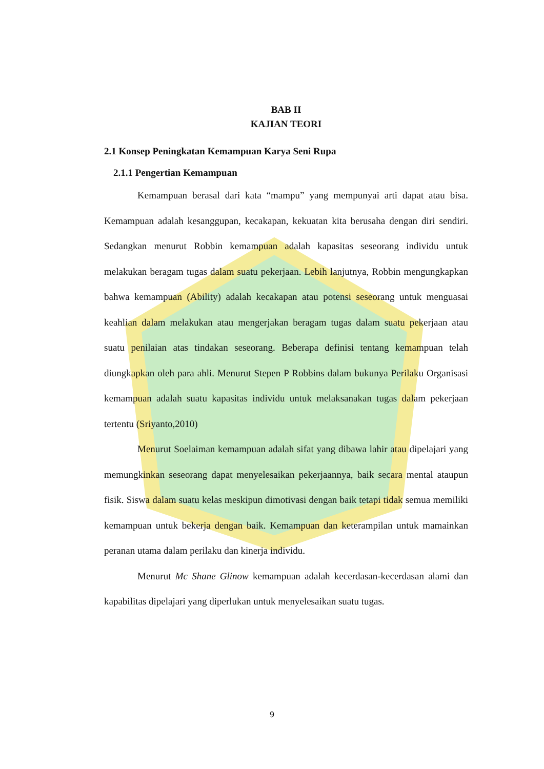BAB II
KAJIAN TEORI
2.1 Konsep Peningkatan Kemampuan Karya Seni Rupa
2.1.1 Pengertian Kemampuan
Kemampuan berasal dari kata “mampu” yang mempunyai arti dapat atau bisa. Kemampuan adalah kesanggupan, kecakapan, kekuatan kita berusaha dengan diri sendiri. Sedangkan menurut Robbin kemampuan adalah kapasitas seseorang individu untuk melakukan beragam tugas dalam suatu pekerjaan. Lebih lanjutnya, Robbin mengungkapkan bahwa kemampuan (Ability) adalah kecakapan atau potensi seseorang untuk menguasai keahlian dalam melakukan atau mengerjakan beragam tugas dalam suatu pekerjaan atau suatu penilaian atas tindakan seseorang. Beberapa definisi tentang kemampuan telah diungkapkan oleh para ahli. Menurut Stepen P Robbins dalam bukunya Perilaku Organisasi kemampuan adalah suatu kapasitas individu untuk melaksanakan tugas dalam pekerjaan tertentu (Sriyanto,2010)
Menurut Soelaiman kemampuan adalah sifat yang dibawa lahir atau dipelajari yang memungkinkan seseorang dapat menyelesaikan pekerjaannya, baik secara mental ataupun fisik. Siswa dalam suatu kelas meskipun dimotivasi dengan baik tetapi tidak semua memiliki kemampuan untuk bekerja dengan baik. Kemampuan dan keterampilan untuk mamainkan peranan utama dalam perilaku dan kinerja individu.
Menurut Mc Shane Glinow kemampuan adalah kecerdasan-kecerdasan alami dan kapabilitas dipelajari yang diperlukan untuk menyelesaikan suatu tugas.
9